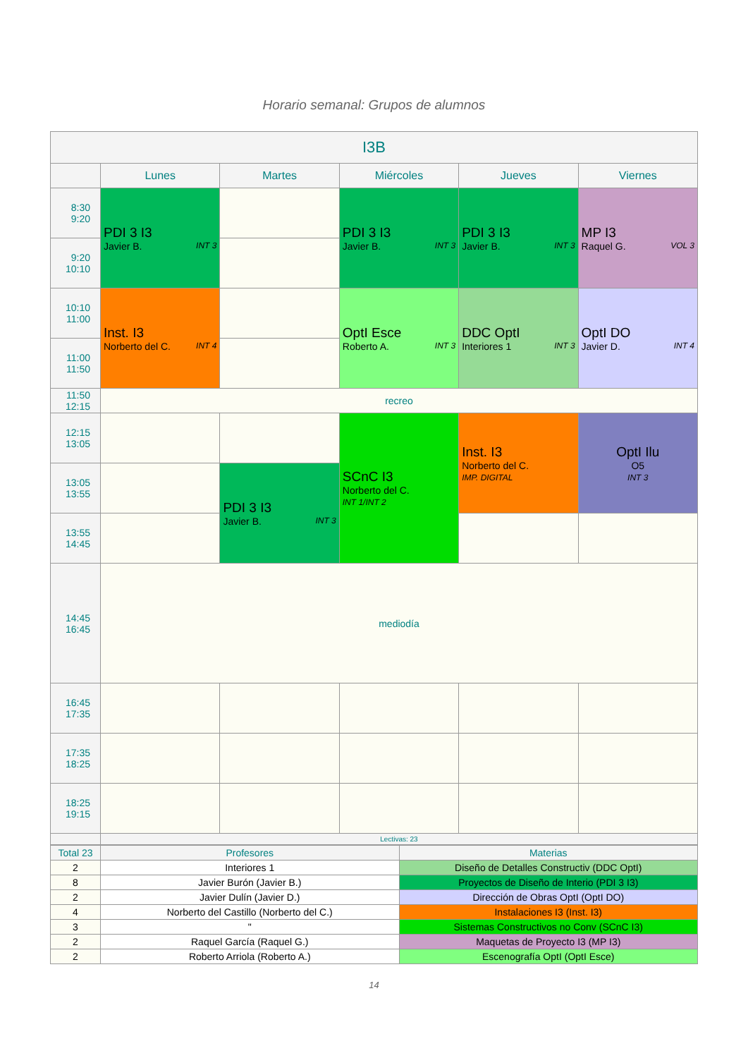Horario semanal: Grupos de alumnos
| I3B | | | | | |
| --- | --- | --- | --- | --- | --- |
| | Lunes | Martes | Miércoles | Jueves | Viernes |
| 8:30 9:20 | PDI 3 I3 Javier B. INT 3 | | PDI 3 I3 Javier B. INT 3 | PDI 3 I3 Javier B. INT 3 | MP I3 Raquel G. VOL 3 |
| 9:20 10:10 | | | | | |
| 10:10 11:00 | Inst. I3 Norberto del C. INT 4 | | OptI Esce Roberto A. INT 3 | DDC OptI Interiores 1 INT 3 | OptI DO Javier D. INT 4 |
| 11:00 11:50 | | | | | |
| 11:50 12:15 | recreo | | | | |
| 12:15 13:05 | | | SCnC I3 Norberto del C. INT 1/INT 2 | Inst. I3 Norberto del C. IMP. DIGITAL | OptI Ilu O5 INT 3 |
| 13:05 13:55 | | PDI 3 I3 Javier B. INT 3 | | | |
| 13:55 14:45 | | | | | |
| 14:45 16:45 | mediodía | | | | |
| 16:45 17:35 | | | | | |
| 17:35 18:25 | | | | | |
| 18:25 19:15 | | | | | |
| | Lectivas: 23 | | | | |
| Total 23 | Profesores | Materias |
| 2 | Interiores 1 | Diseño de Detalles Constructiv (DDC OptI) |
| 8 | Javier Burón (Javier B.) | Proyectos de Diseño de Interio (PDI 3 I3) |
| 2 | Javier Dulín (Javier D.) | Dirección de Obras OptI (OptI DO) |
| 4 | Norberto del Castillo (Norberto del C.) | Instalaciones I3 (Inst. I3) |
| 3 | " | Sistemas Constructivos no Conv (SCnC I3) |
| 2 | Raquel García (Raquel G.) | Maquetas de Proyecto I3 (MP I3) |
| 2 | Roberto Arriola (Roberto A.) | Escenografía OptI (OptI Esce) |
14